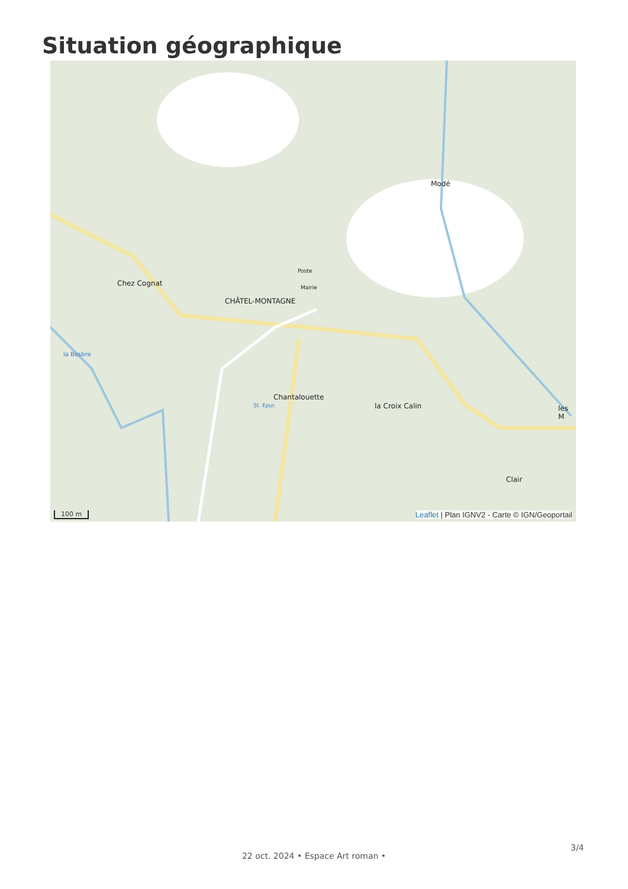Situation géographique
Chez Cognat
CHÂTEL-MONTAGNE
Modé
Chantalouette
la Croix Calin
Clair
les M
Poste
Mairie
St. Epur.
la Besbre
100 m
Leaflet | Plan IGNV2 - Carte © IGN/Geoportail
3/4
22 oct. 2024 • Espace Art roman •